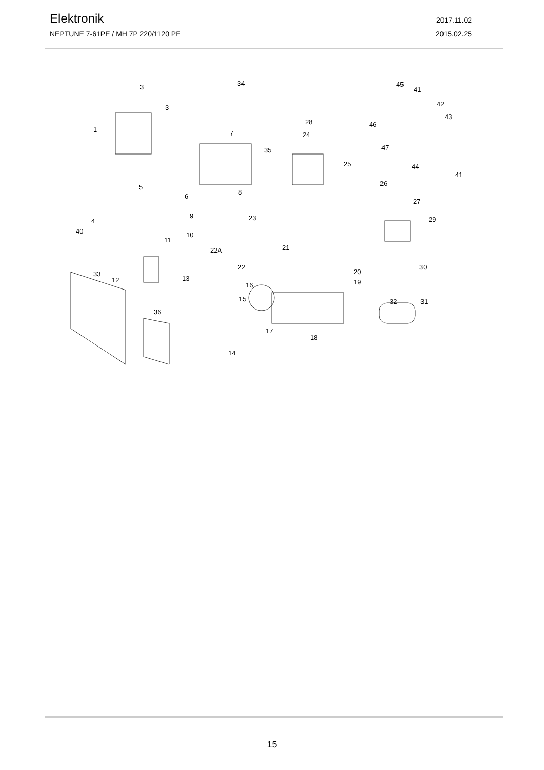Elektronik
2017.11.02
NEPTUNE 7-61PE / MH 7P 220/1120 PE 2015.02.25
3
3
1
34
28
35
7 24
25
45
41
42
43
46
47
44
41
5
6
8
26
27
29 9 23 4
40 10
11
22A 21
22 30
33
12 13
20
19 16
15 32 31
36
17
18
14
15